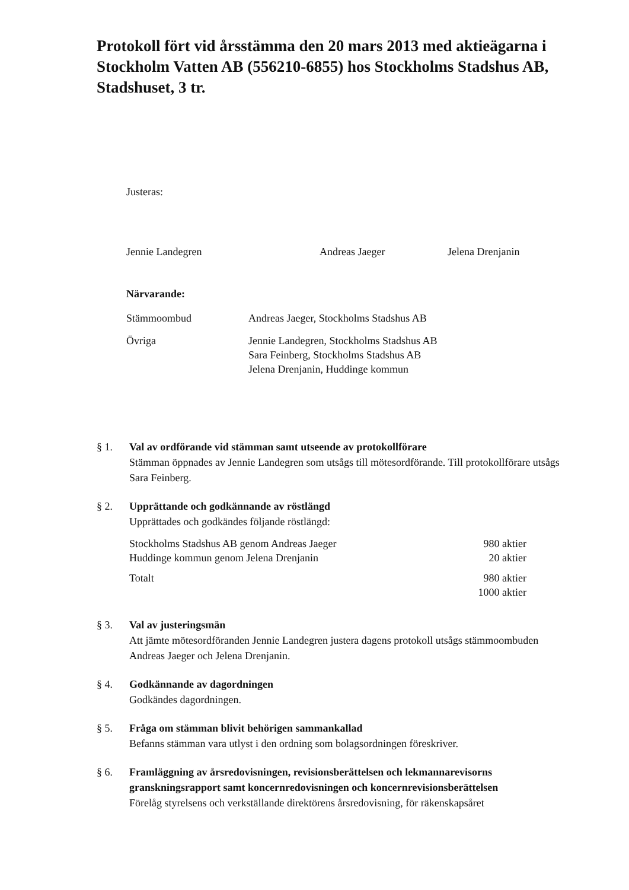Protokoll fört vid årsstämma den 20 mars 2013 med aktieägarna i Stockholm Vatten AB (556210-6855) hos Stockholms Stadshus AB, Stadshuset, 3 tr.
Justeras:
Jennie Landegren Andreas Jaeger Jelena Drenjanin
Närvarande:
| Stämmoombud | Andreas Jaeger, Stockholms Stadshus AB |
| Övriga | Jennie Landegren, Stockholms Stadshus AB Sara Feinberg, Stockholms Stadshus AB Jelena Drenjanin, Huddinge kommun |
§ 1. Val av ordförande vid stämman samt utseende av protokollförare
Stämman öppnades av Jennie Landegren som utsågs till mötesordförande. Till protokollförare utsågs Sara Feinberg.
§ 2. Upprättande och godkännande av röstlängd
Upprättades och godkändes följande röstlängd:
| Stockholms Stadshus AB genom Andreas Jaeger | 980 aktier |
| Huddinge kommun genom Jelena Drenjanin | 20 aktier |
| Totalt | 980 aktier 1000 aktier |
§ 3. Val av justeringsmän
Att jämte mötesordföranden Jennie Landegren justera dagens protokoll utsågs stämmoombuden Andreas Jaeger och Jelena Drenjanin.
§ 4. Godkännande av dagordningen
Godkändes dagordningen.
§ 5. Fråga om stämman blivit behörigen sammankallad
Befanns stämman vara utlyst i den ordning som bolagsordningen föreskriver.
§ 6. Framläggning av årsredovisningen, revisionsberättelsen och lekmannarevisorns granskningsrapport samt koncernredovisningen och koncernrevisionsberättelsen
Förelåg styrelsens och verkställande direktörens årsredovisning, för räkenskapsåret